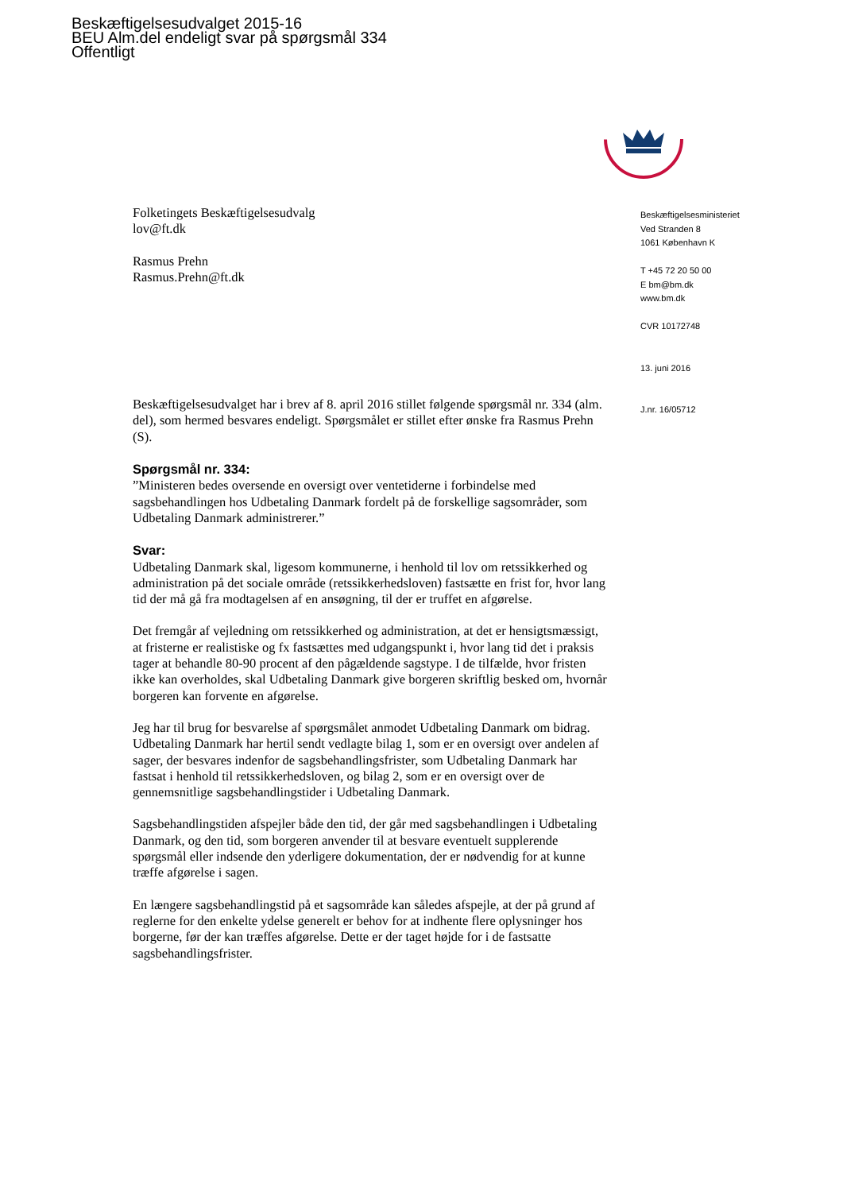Beskæftigelsesudvalget 2015-16
BEU Alm.del endeligt svar på spørgsmål 334
Offentligt
Folketingets Beskæftigelsesudvalg
lov@ft.dk
Rasmus Prehn
Rasmus.Prehn@ft.dk
Beskæftigelsesudvalget har i brev af 8. april 2016 stillet følgende spørgsmål nr. 334 (alm. del), som hermed besvares endeligt. Spørgsmålet er stillet efter ønske fra Rasmus Prehn (S).
Spørgsmål nr. 334:
”Ministeren bedes oversende en oversigt over ventetiderne i forbindelse med sagsbehandlingen hos Udbetaling Danmark fordelt på de forskellige sagsområder, som Udbetaling Danmark administrerer.”
Svar:
Udbetaling Danmark skal, ligesom kommunerne, i henhold til lov om retssikkerhed og administration på det sociale område (retssikkerhedsloven) fastsætte en frist for, hvor lang tid der må gå fra modtagelsen af en ansøgning, til der er truffet en afgørelse.
Det fremgår af vejledning om retssikkerhed og administration, at det er hensigtsmæssigt, at fristerne er realistiske og fx fastsættes med udgangspunkt i, hvor lang tid det i praksis tager at behandle 80-90 procent af den pågældende sagstype. I de tilfælde, hvor fristen ikke kan overholdes, skal Udbetaling Danmark give borgeren skriftlig besked om, hvornår borgeren kan forvente en afgørelse.
Jeg har til brug for besvarelse af spørgsmålet anmodet Udbetaling Danmark om bidrag. Udbetaling Danmark har hertil sendt vedlagte bilag 1, som er en oversigt over andelen af sager, der besvares indenfor de sagsbehandlingsfrister, som Udbetaling Danmark har fastsat i henhold til retssikkerhedsloven, og bilag 2, som er en oversigt over de gennemsnitlige sagsbehandlingstider i Udbetaling Danmark.
Sagsbehandlingstiden afspejler både den tid, der går med sagsbehandlingen i Udbetaling Danmark, og den tid, som borgeren anvender til at besvare eventuelt supplerende spørgsmål eller indsende den yderligere dokumentation, der er nødvendig for at kunne træffe afgørelse i sagen.
En længere sagsbehandlingstid på et sagsområde kan således afspejle, at der på grund af reglerne for den enkelte ydelse generelt er behov for at indhente flere oplysninger hos borgerne, før der kan træffes afgørelse. Dette er der taget højde for i de fastsatte sagsbehandlingsfrister.
Beskæftigelsesministeriet
Ved Stranden 8
1061 København K
T +45 72 20 50 00
E bm@bm.dk
www.bm.dk
CVR 10172748
13. juni 2016
J.nr. 16/05712